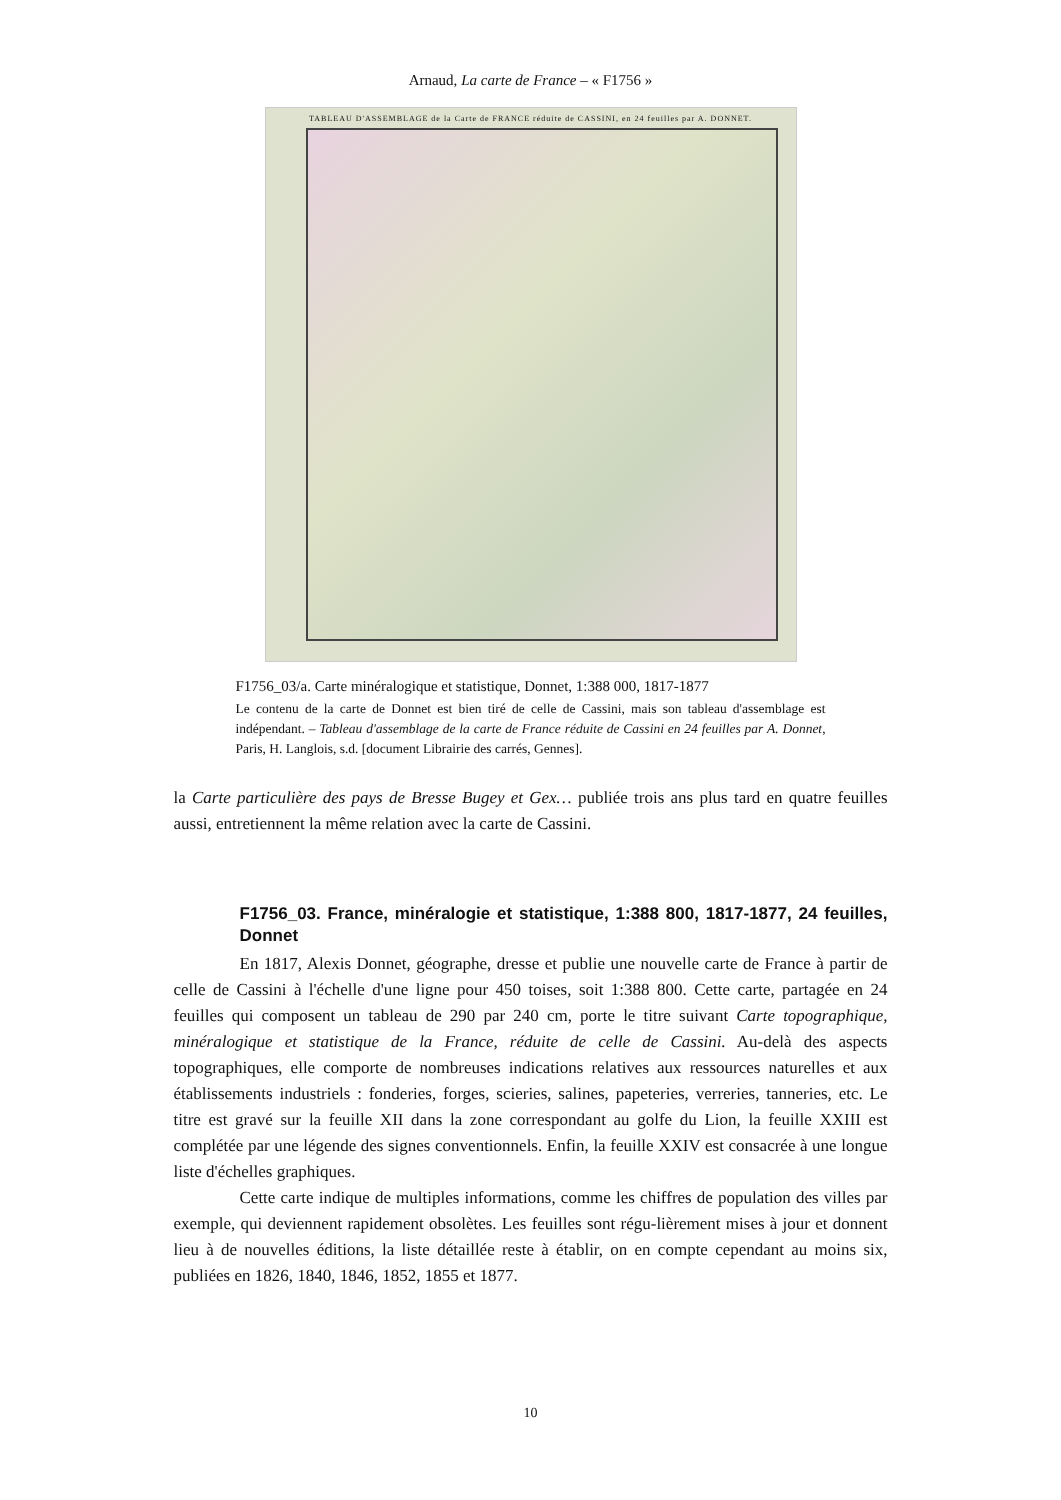Arnaud, La carte de France – « F1756 »
TABLEAU D'ASSEMBLAGE de la Carte de FRANCE réduite de CASSINI, en 24 feuilles par A. DONNET.
F1756_03/a. Carte minéralogique et statistique, Donnet, 1:388 000, 1817-1877
Le contenu de la carte de Donnet est bien tiré de celle de Cassini, mais son tableau d'assemblage est indépendant. – Tableau d'assemblage de la carte de France réduite de Cassini en 24 feuilles par A. Donnet, Paris, H. Langlois, s.d. [document Librairie des carrés, Gennes].
la Carte particulière des pays de Bresse Bugey et Gex… publiée trois ans plus tard en quatre feuilles aussi, entretiennent la même relation avec la carte de Cassini.
F1756_03. France, minéralogie et statistique, 1:388 800, 1817-1877, 24 feuilles, Donnet
En 1817, Alexis Donnet, géographe, dresse et publie une nouvelle carte de France à partir de celle de Cassini à l'échelle d'une ligne pour 450 toises, soit 1:388 800. Cette carte, partagée en 24 feuilles qui composent un tableau de 290 par 240 cm, porte le titre suivant Carte topographique, minéralogique et statistique de la France, réduite de celle de Cassini. Au-delà des aspects topographiques, elle comporte de nombreuses indications relatives aux ressources naturelles et aux établissements industriels : fonderies, forges, scieries, salines, papeteries, verreries, tanneries, etc. Le titre est gravé sur la feuille XII dans la zone correspondant au golfe du Lion, la feuille XXIII est complétée par une légende des signes conventionnels. Enfin, la feuille XXIV est consacrée à une longue liste d'échelles graphiques.
Cette carte indique de multiples informations, comme les chiffres de population des villes par exemple, qui deviennent rapidement obsolètes. Les feuilles sont régu-lièrement mises à jour et donnent lieu à de nouvelles éditions, la liste détaillée reste à établir, on en compte cependant au moins six, publiées en 1826, 1840, 1846, 1852, 1855 et 1877.
10